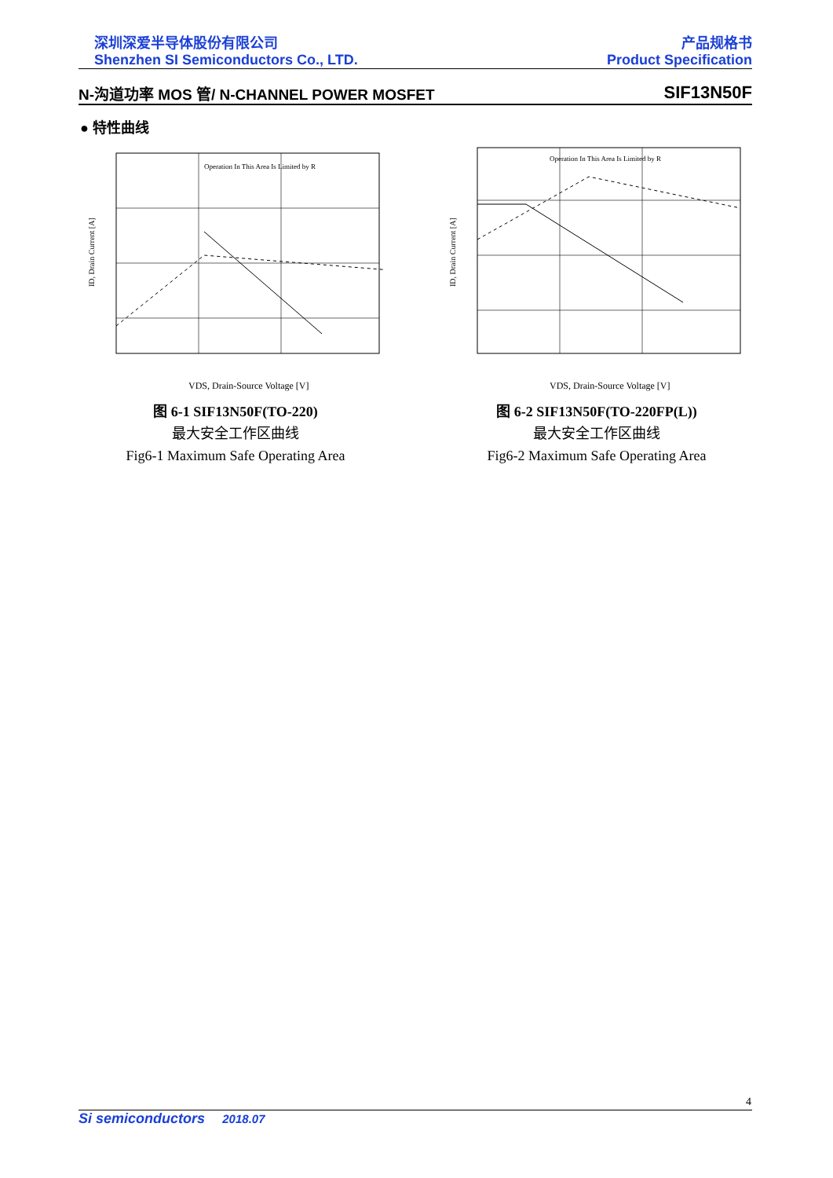深圳深爱半导体股份有限公司 产品规格书
Shenzhen SI Semiconductors Co., LTD. Product Specification
N-沟道功率 MOS 管/ N-CHANNEL POWER MOSFET SIF13N50F
● 特性曲线
Operation In This Area Is Limited by R
ID, Drain Current [A]
VDS, Drain-Source Voltage [V]
图 6-1 SIF13N50F(TO-220)
最大安全工作区曲线
Fig6-1 Maximum Safe Operating Area
Operation In This Area Is Limited by R
ID, Drain Current [A]
VDS, Drain-Source Voltage [V]
图 6-2 SIF13N50F(TO-220FP(L))
最大安全工作区曲线
Fig6-2 Maximum Safe Operating Area
4
Si semiconductors 2018.07